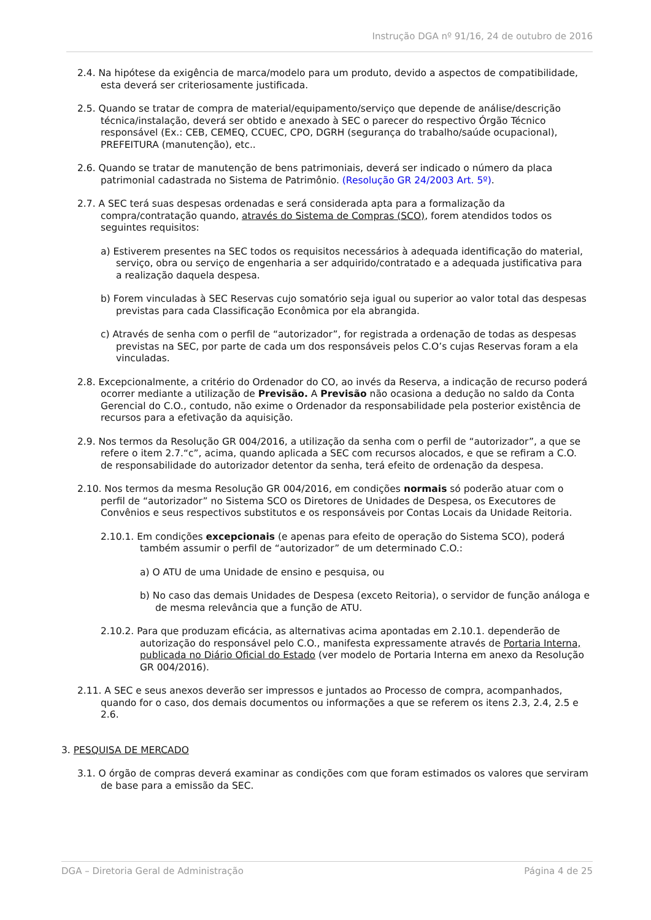Instrução DGA nº 91/16, 24 de outubro de 2016
2.4. Na hipótese da exigência de marca/modelo para um produto, devido a aspectos de compatibilidade, esta deverá ser criteriosamente justificada.
2.5. Quando se tratar de compra de material/equipamento/serviço que depende de análise/descrição técnica/instalação, deverá ser obtido e anexado à SEC o parecer do respectivo Órgão Técnico responsável (Ex.: CEB, CEMEQ, CCUEC, CPO, DGRH (segurança do trabalho/saúde ocupacional), PREFEITURA (manutenção), etc..
2.6. Quando se tratar de manutenção de bens patrimoniais, deverá ser indicado o número da placa patrimonial cadastrada no Sistema de Patrimônio. (Resolução GR 24/2003 Art. 5º).
2.7. A SEC terá suas despesas ordenadas e será considerada apta para a formalização da compra/contratação quando, através do Sistema de Compras (SCO), forem atendidos todos os seguintes requisitos:
a) Estiverem presentes na SEC todos os requisitos necessários à adequada identificação do material, serviço, obra ou serviço de engenharia a ser adquirido/contratado e a adequada justificativa para a realização daquela despesa.
b) Forem vinculadas à SEC Reservas cujo somatório seja igual ou superior ao valor total das despesas previstas para cada Classificação Econômica por ela abrangida.
c) Através de senha com o perfil de “autorizador”, for registrada a ordenação de todas as despesas previstas na SEC, por parte de cada um dos responsáveis pelos C.O’s cujas Reservas foram a ela vinculadas.
2.8. Excepcionalmente, a critério do Ordenador do CO, ao invés da Reserva, a indicação de recurso poderá ocorrer mediante a utilização de Previsão. A Previsão não ocasiona a dedução no saldo da Conta Gerencial do C.O., contudo, não exime o Ordenador da responsabilidade pela posterior existência de recursos para a efetivação da aquisição.
2.9. Nos termos da Resolução GR 004/2016, a utilização da senha com o perfil de “autorizador”, a que se refere o item 2.7.“c”, acima, quando aplicada a SEC com recursos alocados, e que se refiram a C.O. de responsabilidade do autorizador detentor da senha, terá efeito de ordenação da despesa.
2.10. Nos termos da mesma Resolução GR 004/2016, em condições normais só poderão atuar com o perfil de “autorizador” no Sistema SCO os Diretores de Unidades de Despesa, os Executores de Convênios e seus respectivos substitutos e os responsáveis por Contas Locais da Unidade Reitoria.
2.10.1. Em condições excepcionais (e apenas para efeito de operação do Sistema SCO), poderá também assumir o perfil de “autorizador” de um determinado C.O.:
a) O ATU de uma Unidade de ensino e pesquisa, ou
b) No caso das demais Unidades de Despesa (exceto Reitoria), o servidor de função análoga e de mesma relevância que a função de ATU.
2.10.2. Para que produzam eficácia, as alternativas acima apontadas em 2.10.1. dependerão de autorização do responsável pelo C.O., manifesta expressamente através de Portaria Interna, publicada no Diário Oficial do Estado (ver modelo de Portaria Interna em anexo da Resolução GR 004/2016).
2.11. A SEC e seus anexos deverão ser impressos e juntados ao Processo de compra, acompanhados, quando for o caso, dos demais documentos ou informações a que se referem os itens 2.3, 2.4, 2.5 e 2.6.
3. PESQUISA DE MERCADO
3.1. O órgão de compras deverá examinar as condições com que foram estimados os valores que serviram de base para a emissão da SEC.
DGA – Diretoria Geral de Administração Página 4 de 25